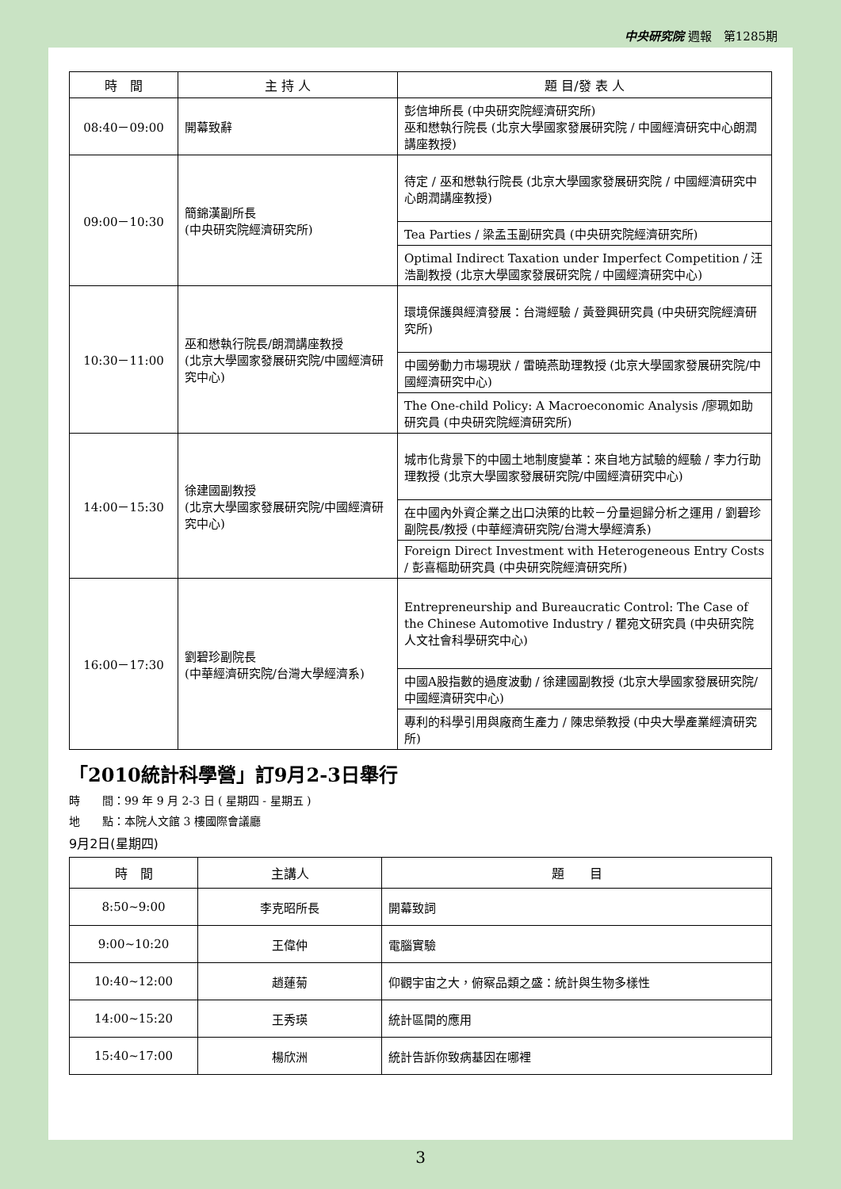中央研究院 週報　第1285期
| 時 間 | 主 持 人 | 題 目/發 表 人 |
| --- | --- | --- |
| 08:40－09:00 | 開幕致辭 | 彭信坤所長 (中央研究院經濟研究所) 巫和懋執行院長 (北京大學國家發展研究院 / 中國經濟研究中心朗潤講座教授) |
| 09:00－10:30 | 簡錦漢副所長 (中央研究院經濟研究所) | 待定 / 巫和懋執行院長 (北京大學國家發展研究院 / 中國經濟研究中心朗潤講座教授) |
| | | Tea Parties / 梁孟玉副研究員 (中央研究院經濟研究所) |
| | | Optimal Indirect Taxation under Imperfect Competition / 汪 浩副教授 (北京大學國家發展研究院 / 中國經濟研究中心) |
| 10:30－11:00 | 巫和懋執行院長/朗潤講座教授 (北京大學國家發展研究院/中國經濟研究中心) | 環境保護與經濟發展：台灣經驗 / 黃登興研究員 (中央研究院經濟研究所) |
| | | 中國勞動力市場現狀 / 雷曉燕助理教授 (北京大學國家發展研究院/中國經濟研究中心) |
| | | The One-child Policy: A Macroeconomic Analysis /廖珮如助研究員 (中央研究院經濟研究所) |
| 14:00－15:30 | 徐建國副教授 (北京大學國家發展研究院/中國經濟研究中心) | 城市化背景下的中國土地制度變革：來自地方試驗的經驗 / 李力行助理教授 (北京大學國家發展研究院/中國經濟研究中心) |
| | | 在中國內外資企業之出口決策的比較－分量迴歸分析之運用 / 劉碧珍副院長/教授 (中華經濟研究院/台灣大學經濟系) |
| | | Foreign Direct Investment with Heterogeneous Entry Costs / 彭喜樞助研究員 (中央研究院經濟研究所) |
| 16:00－17:30 | 劉碧珍副院長 (中華經濟研究院/台灣大學經濟系) | Entrepreneurship and Bureaucratic Control: The Case of the Chinese Automotive Industry / 瞿宛文研究員 (中央研究院人文社會科學研究中心) |
| | | 中國A股指數的過度波動 / 徐建國副教授 (北京大學國家發展研究院/中國經濟研究中心) |
| | | 專利的科學引用與廠商生產力 / 陳忠榮教授 (中央大學產業經濟研究所) |
「2010統計科學營」訂9月2-3日舉行
時　　間：99 年 9 月 2-3 日 ( 星期四 - 星期五 )
地　　點：本院人文館 3 樓國際會議廳
9月2日(星期四)
| 時 間 | 主講人 | 題 目 |
| --- | --- | --- |
| 8:50~9:00 | 李克昭所長 | 開幕致詞 |
| 9:00~10:20 | 王偉仲 | 電腦實驗 |
| 10:40~12:00 | 趙蓮菊 | 仰觀宇宙之大，俯察品類之盛：統計與生物多樣性 |
| 14:00~15:20 | 王秀瑛 | 統計區間的應用 |
| 15:40~17:00 | 楊欣洲 | 統計告訴你致病基因在哪裡 |
3